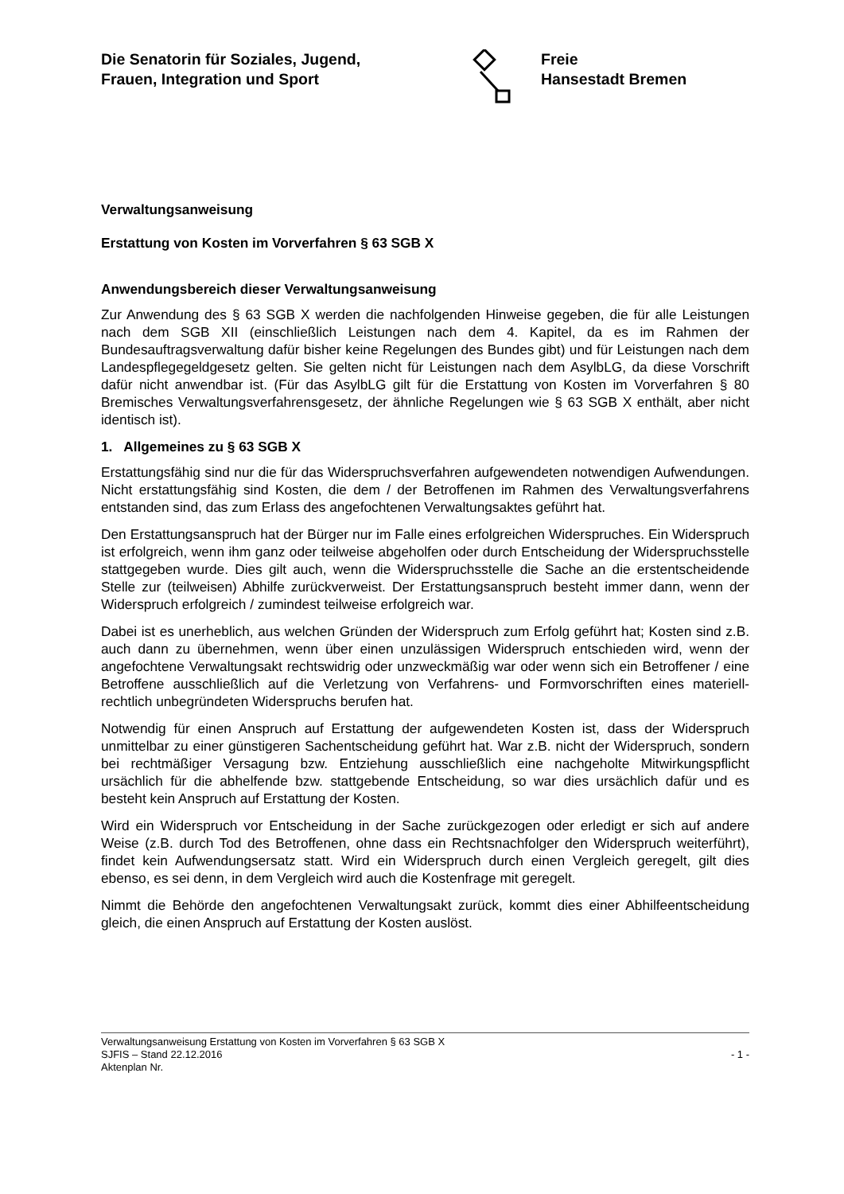Die Senatorin für Soziales, Jugend,
Frauen, Integration und Sport
Freie
Hansestadt Bremen
Verwaltungsanweisung
Erstattung von Kosten im Vorverfahren § 63 SGB X
Anwendungsbereich dieser Verwaltungsanweisung
Zur Anwendung des § 63 SGB X werden die nachfolgenden Hinweise gegeben, die für alle Leistungen nach dem SGB XII (einschließlich Leistungen nach dem 4. Kapitel, da es im Rahmen der Bundesauftragsverwaltung dafür bisher keine Regelungen des Bundes gibt) und für Leistungen nach dem Landespflegegeldgesetz gelten. Sie gelten nicht für Leistungen nach dem AsylbLG, da diese Vorschrift dafür nicht anwendbar ist. (Für das AsylbLG gilt für die Erstattung von Kosten im Vorverfahren § 80 Bremisches Verwaltungsverfahrensgesetz, der ähnliche Regelungen wie § 63 SGB X enthält, aber nicht identisch ist).
1. Allgemeines zu § 63 SGB X
Erstattungsfähig sind nur die für das Widerspruchsverfahren aufgewendeten notwendigen Aufwendungen. Nicht erstattungsfähig sind Kosten, die dem / der Betroffenen im Rahmen des Verwaltungsverfahrens entstanden sind, das zum Erlass des angefochtenen Verwaltungsaktes geführt hat.
Den Erstattungsanspruch hat der Bürger nur im Falle eines erfolgreichen Widerspruches. Ein Widerspruch ist erfolgreich, wenn ihm ganz oder teilweise abgeholfen oder durch Entscheidung der Widerspruchsstelle stattgegeben wurde. Dies gilt auch, wenn die Widerspruchsstelle die Sache an die erstentscheidende Stelle zur (teilweisen) Abhilfe zurückverweist. Der Erstattungsanspruch besteht immer dann, wenn der Widerspruch erfolgreich / zumindest teilweise erfolgreich war.
Dabei ist es unerheblich, aus welchen Gründen der Widerspruch zum Erfolg geführt hat; Kosten sind z.B. auch dann zu übernehmen, wenn über einen unzulässigen Widerspruch entschieden wird, wenn der angefochtene Verwaltungsakt rechtswidrig oder unzweckmäßig war oder wenn sich ein Betroffener / eine Betroffene ausschließlich auf die Verletzung von Verfahrens- und Formvorschriften eines materiell-rechtlich unbegründeten Widerspruchs berufen hat.
Notwendig für einen Anspruch auf Erstattung der aufgewendeten Kosten ist, dass der Widerspruch unmittelbar zu einer günstigeren Sachentscheidung geführt hat. War z.B. nicht der Widerspruch, sondern bei rechtmäßiger Versagung bzw. Entziehung ausschließlich eine nachgeholte Mitwirkungspflicht ursächlich für die abhelfende bzw. stattgebende Entscheidung, so war dies ursächlich dafür und es besteht kein Anspruch auf Erstattung der Kosten.
Wird ein Widerspruch vor Entscheidung in der Sache zurückgezogen oder erledigt er sich auf andere Weise (z.B. durch Tod des Betroffenen, ohne dass ein Rechtsnachfolger den Widerspruch weiterführt), findet kein Aufwendungsersatz statt. Wird ein Widerspruch durch einen Vergleich geregelt, gilt dies ebenso, es sei denn, in dem Vergleich wird auch die Kostenfrage mit geregelt.
Nimmt die Behörde den angefochtenen Verwaltungsakt zurück, kommt dies einer Abhilfeentscheidung gleich, die einen Anspruch auf Erstattung der Kosten auslöst.
Verwaltungsanweisung Erstattung von Kosten im Vorverfahren § 63 SGB X
SJFIS – Stand 22.12.2016 - 1 -
Aktenplan Nr.